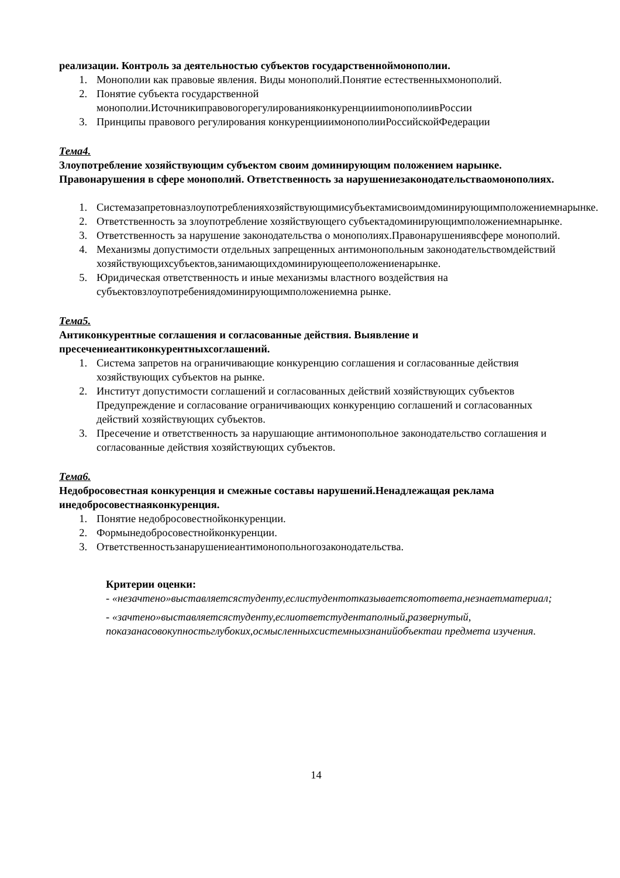реализации. Контроль за деятельностью субъектов государственноймонополии.
1. Монополии как правовые явления. Виды монополий.Понятие естественныхмонополий.
2. Понятие субъекта государственной монополии.ИсточникиправовогорегулированияконкуренциииmонополиивРоссии
3. Принципы правового регулирования конкуренцииимонополииРоссийскойФедерации
Тема4.
Злоупотребление хозяйствующим субъектом своим доминирующим положением нарынке. Правонарушения в сфере монополий. Ответственность за нарушениезаконодательстваомонополиях.
1. Системазапретовназлоупотребленияхозяйствующимисубъектамисвоимдоминирующимположениемнарынке.
2. Ответственность за злоупотребление хозяйствующего субъектадоминирующимположениемнарынке.
3. Ответственность за нарушение законодательства о монополиях.Правонарушениявсфере монополий.
4. Механизмы допустимости отдельных запрещенных антимонопольным законодательствомдействий хозяйствующихсубъектов,занимающихдоминирующееположениенарынке.
5. Юридическая ответственность и иные механизмы властного воздействия на субъектовзлоупотребениядоминирующимположениемна рынке.
Тема5.
Антиконкурентные соглашения и согласованные действия. Выявление и пресечениеантиконкурентныхсоглашений.
1. Система запретов на ограничивающие конкуренцию соглашения и согласованные действия хозяйствующих субъектов на рынке.
2. Институт допустимости соглашений и согласованных действий хозяйствующих субъектов Предупреждение и согласование ограничивающих конкуренцию соглашений и согласованных действий хозяйствующих субъектов.
3. Пресечение и ответственность за нарушающие антимонопольное законодательство соглашения и согласованные действия хозяйствующих субъектов.
Тема6.
Недобросовестная конкуренция и смежные составы нарушений.Ненадлежащая реклама инедобросовестнаяконкуренция.
1. Понятие недобросовестнойконкуренции.
2. Формынедобросовестнойконкуренции.
3. Ответственностьзанарушениеантимонопольногозаконодательства.
Критерии оценки:
- «незачтено»выставляетсястуденту,еслистудентотказываетсяотответа,незнаетматериал;
- «зачтено»выставляетсястуденту,еслиответстудентаполный,развернутый, показанасовокупностьглубоких,осмысленныхсистемныхзнанийобъектаи предмета изучения.
14